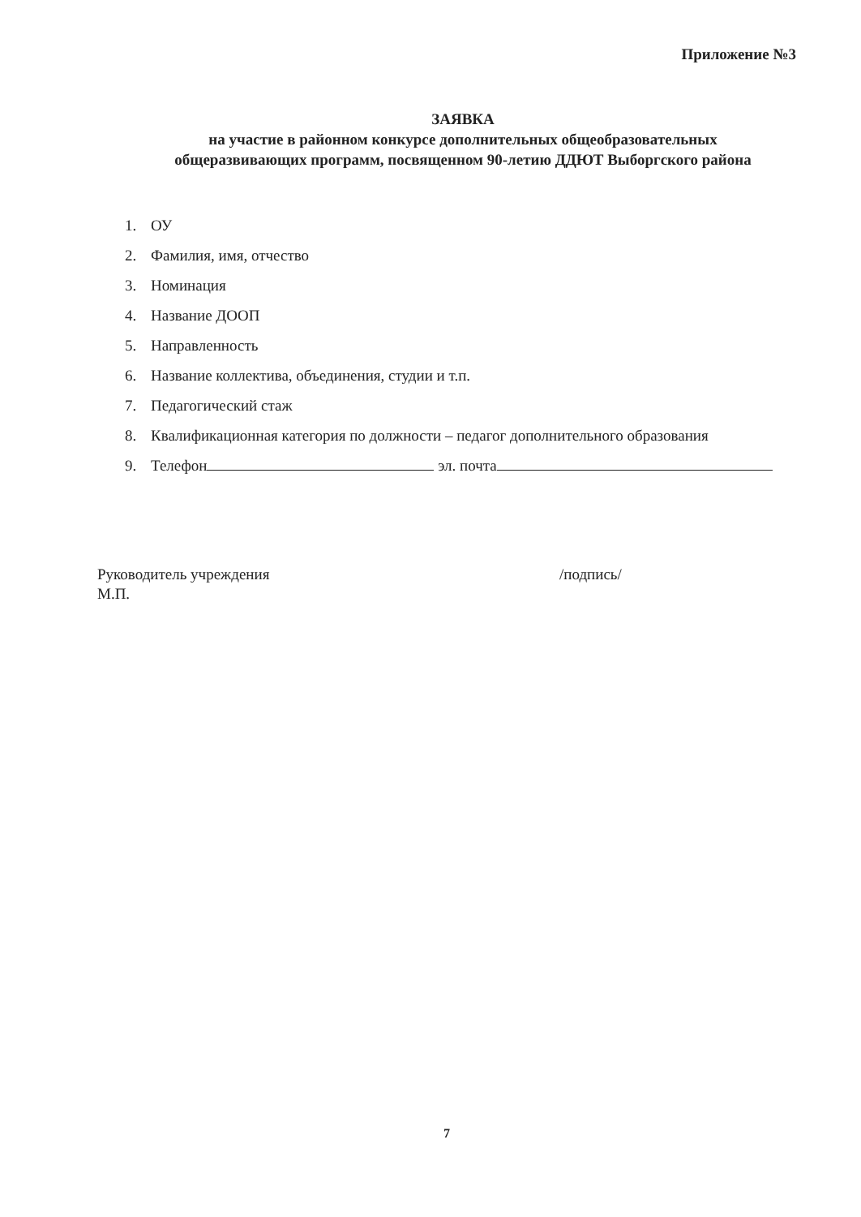Приложение №3
ЗАЯВКА
на участие в районном конкурсе дополнительных общеобразовательных
общеразвивающих программ, посвященном 90-летию ДДЮТ Выборгского района
1. ОУ
2. Фамилия, имя, отчество
3. Номинация
4. Название ДООП
5. Направленность
6. Название коллектива, объединения, студии и т.п.
7. Педагогический стаж
8. Квалификационная категория по должности – педагог дополнительного образования
9. Телефон эл. почта
Руководитель учреждения
М.П.
/подпись/
7